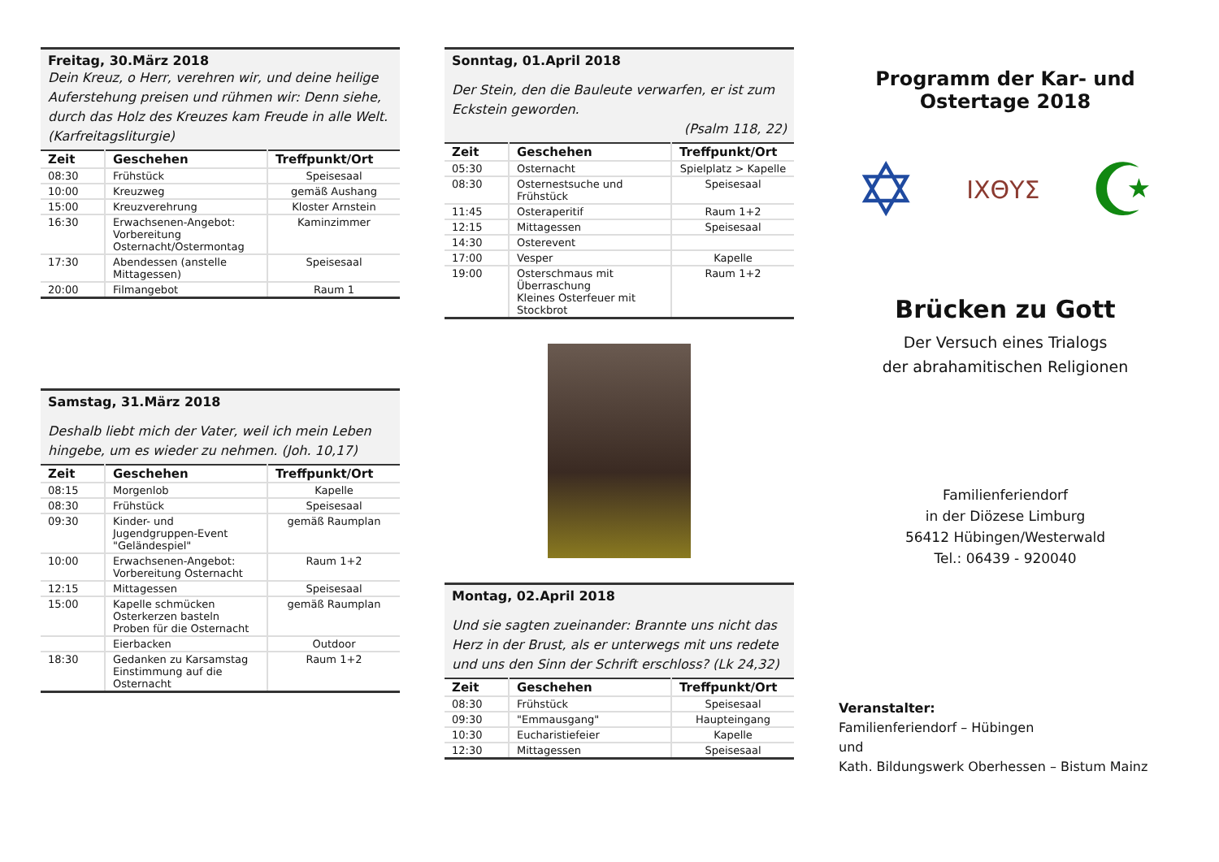Freitag, 30.März 2018
Dein Kreuz, o Herr, verehren wir, und deine heilige Auferstehung preisen und rühmen wir: Denn siehe, durch das Holz des Kreuzes kam Freude in alle Welt. (Karfreitagsliturgie)
| Zeit | Geschehen | Treffpunkt/Ort |
| --- | --- | --- |
| 08:30 | Frühstück | Speisesaal |
| 10:00 | Kreuzweg | gemäß Aushang |
| 15:00 | Kreuzverehrung | Kloster Arnstein |
| 16:30 | Erwachsenen-Angebot: Vorbereitung Osternacht/Ostermontag | Kaminzimmer |
| 17:30 | Abendessen (anstelle Mittagessen) | Speisesaal |
| 20:00 | Filmangebot | Raum 1 |
Samstag, 31.März 2018
Deshalb liebt mich der Vater, weil ich mein Leben hingebe, um es wieder zu nehmen. (Joh. 10,17)
| Zeit | Geschehen | Treffpunkt/Ort |
| --- | --- | --- |
| 08:15 | Morgenlob | Kapelle |
| 08:30 | Frühstück | Speisesaal |
| 09:30 | Kinder- und Jugendgruppen-Event "Geländespiel" | gemäß Raumplan |
| 10:00 | Erwachsenen-Angebot: Vorbereitung Osternacht | Raum 1+2 |
| 12:15 | Mittagessen | Speisesaal |
| 15:00 | Kapelle schmücken Osterkerzen basteln Proben für die Osternacht | gemäß Raumplan |
| | Eierbacken | Outdoor |
| 18:30 | Gedanken zu Karsamstag Einstimmung auf die Osternacht | Raum 1+2 |
Sonntag, 01.April 2018
Der Stein, den die Bauleute verwarfen, er ist zum Eckstein geworden.
(Psalm 118, 22)
| Zeit | Geschehen | Treffpunkt/Ort |
| --- | --- | --- |
| 05:30 | Osternacht | Spielplatz > Kapelle |
| 08:30 | Osternestsuche und Frühstück | Speisesaal |
| 11:45 | Osteraperitif | Raum 1+2 |
| 12:15 | Mittagessen | Speisesaal |
| 14:30 | Osterevent | |
| 17:00 | Vesper | Kapelle |
| 19:00 | Osterschmaus mit Überraschung Kleines Osterfeuer mit Stockbrot | Raum 1+2 |
Montag, 02.April 2018
Und sie sagten zueinander: Brannte uns nicht das Herz in der Brust, als er unterwegs mit uns redete und uns den Sinn der Schrift erschloss? (Lk 24,32)
| Zeit | Geschehen | Treffpunkt/Ort |
| --- | --- | --- |
| 08:30 | Frühstück | Speisesaal |
| 09:30 | "Emmausgang" | Haupteingang |
| 10:30 | Eucharistiefeier | Kapelle |
| 12:30 | Mittagessen | Speisesaal |
Programm der Kar- und Ostertage 2018
✡ ΙΧΘΥΣ ☪
Brücken zu Gott
Der Versuch eines Trialogs
der abrahamitischen Religionen
Familienferiendorf
in der Diözese Limburg
56412 Hübingen/Westerwald
Tel.: 06439 - 920040
Veranstalter:
Familienferiendorf – Hübingen
und
Kath. Bildungswerk Oberhessen – Bistum Mainz